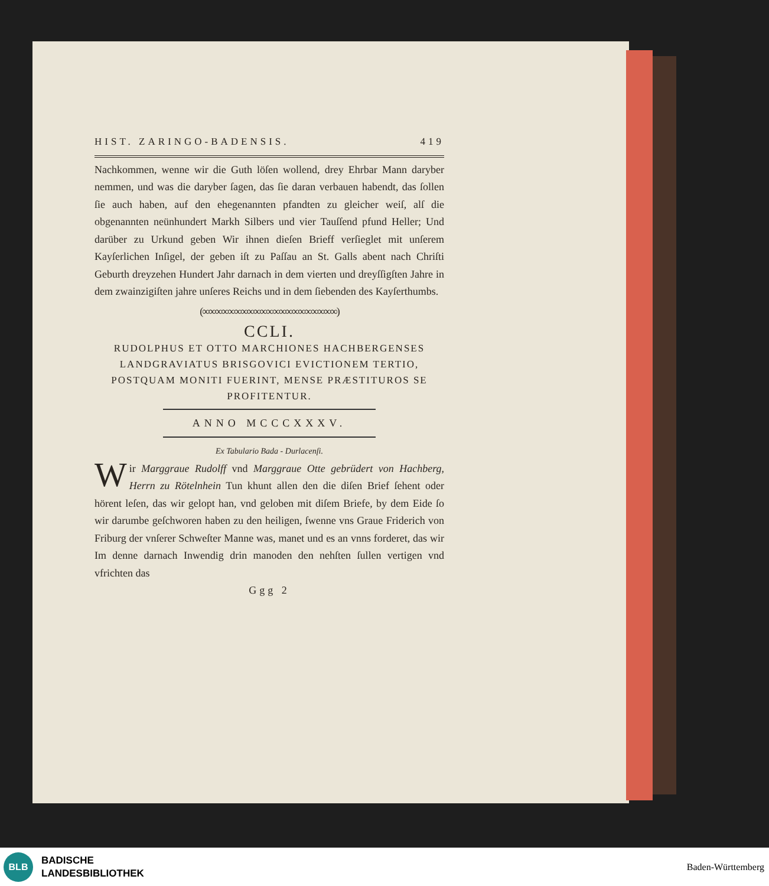HIST. ZARINGO-BADENSIS. 419
Nachkommen, wenne wir die Guth löſen wollend, drey Ehrbar Mann daryber nemmen, und was die daryber ſagen, das ſie daran verbauen habendt, das ſollen ſie auch haben, auf den ehegenannten pfandten zu gleicher weiſ, alſ die obgenannten neünhundert Markh Silbers und vier Tauſſend pfund Heller; Und darüber zu Urkund geben Wir ihnen dieſen Brieff verſieglet mit unſerem Kayſerlichen Inſigel, der geben iſt zu Paſſau an St. Galls abent nach Chriſti Geburth dreyzehen Hundert Jahr darnach in dem vierten und dreyſſigſten Jahre in dem zwainzigiſten jahre unſeres Reichs und in dem ſiebenden des Kayſerthumbs.
(∞∞∞∞∞∞∞∞∞∞∞∞∞∞∞∞∞∞∞∞∞)
CCLI.
RUDOLPHUS ET OTTO MARCHIONES HACHBERGENSES LANDGRAVIATUS BRISGOVICI EVICTIONEM TERTIO, POSTQUAM MONITI FUERINT, MENSE PRÆSTITUROS SE PROFITENTUR.
ANNO MCCCXXXV.
Ex Tabulario Bada - Durlacenſi.
Wir Marggraue Rudolff vnd Marggraue Otte gebrüdert von Hachberg, Herrn zu Rötelnhein Tun khunt allen den die diſen Brief ſehent oder hörent leſen, das wir gelopt han, vnd geloben mit diſem Briefe, by dem Eide ſo wir darumbe geſchworen haben zu den heiligen, ſwenne vns Graue Friderich von Friburg der vnſerer Schweſter Manne was, manet und es an vnns forderet, das wir Im denne darnach Inwendig drin manoden den nehſten ſullen vertigen vnd vfrichten das
Ggg 2
BLB
BADISCHE
LANDESBIBLIOTHEK
Baden-Württemberg